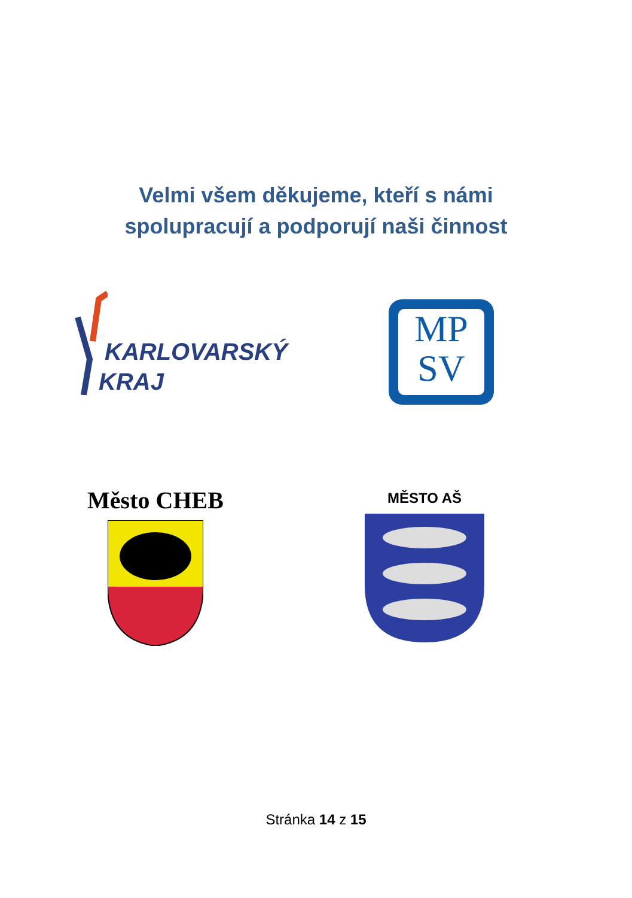Velmi všem děkujeme, kteří s námi
spolupracují a podporují naši činnost
KARLOVARSKÝ
KRAJ
MP
SV
Město CHEB MĚSTO AŠ
Stránka 14 z 15